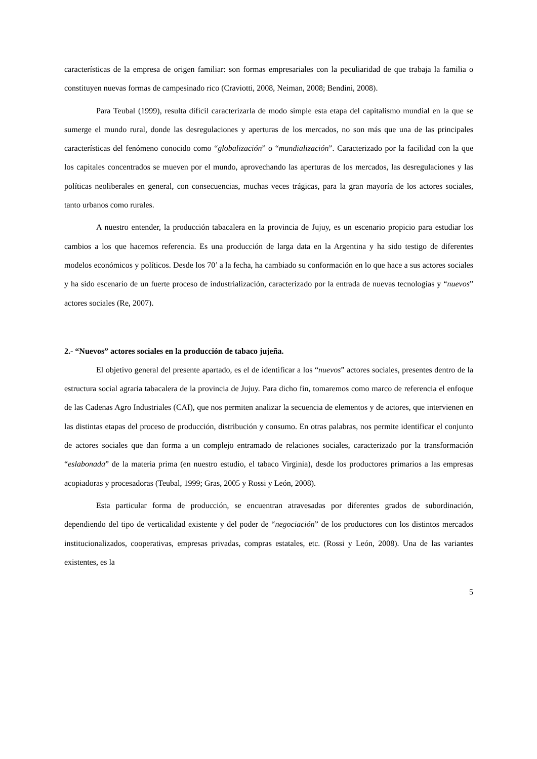características de la empresa de origen familiar: son formas empresariales con la peculiaridad de que trabaja la familia o constituyen nuevas formas de campesinado rico (Craviotti, 2008, Neiman, 2008; Bendini, 2008).
Para Teubal (1999), resulta difícil caracterizarla de modo simple esta etapa del capitalismo mundial en la que se sumerge el mundo rural, donde las desregulaciones y aperturas de los mercados, no son más que una de las principales características del fenómeno conocido como “globalización” o “mundialización”. Caracterizado por la facilidad con la que los capitales concentrados se mueven por el mundo, aprovechando las aperturas de los mercados, las desregulaciones y las políticas neoliberales en general, con consecuencias, muchas veces trágicas, para la gran mayoría de los actores sociales, tanto urbanos como rurales.
A nuestro entender, la producción tabacalera en la provincia de Jujuy, es un escenario propicio para estudiar los cambios a los que hacemos referencia. Es una producción de larga data en la Argentina y ha sido testigo de diferentes modelos económicos y políticos. Desde los 70’ a la fecha, ha cambiado su conformación en lo que hace a sus actores sociales y ha sido escenario de un fuerte proceso de industrialización, caracterizado por la entrada de nuevas tecnologías y “nuevos” actores sociales (Re, 2007).
2.- “Nuevos” actores sociales en la producción de tabaco jujeña.
El objetivo general del presente apartado, es el de identificar a los “nuevos” actores sociales, presentes dentro de la estructura social agraria tabacalera de la provincia de Jujuy. Para dicho fin, tomaremos como marco de referencia el enfoque de las Cadenas Agro Industriales (CAI), que nos permiten analizar la secuencia de elementos y de actores, que intervienen en las distintas etapas del proceso de producción, distribución y consumo. En otras palabras, nos permite identificar el conjunto de actores sociales que dan forma a un complejo entramado de relaciones sociales, caracterizado por la transformación “eslabonada” de la materia prima (en nuestro estudio, el tabaco Virginia), desde los productores primarios a las empresas acopiadoras y procesadoras (Teubal, 1999; Gras, 2005 y Rossi y León, 2008).
Esta particular forma de producción, se encuentran atravesadas por diferentes grados de subordinación, dependiendo del tipo de verticalidad existente y del poder de “negociación” de los productores con los distintos mercados institucionalizados, cooperativas, empresas privadas, compras estatales, etc. (Rossi y León, 2008). Una de las variantes existentes, es la
5